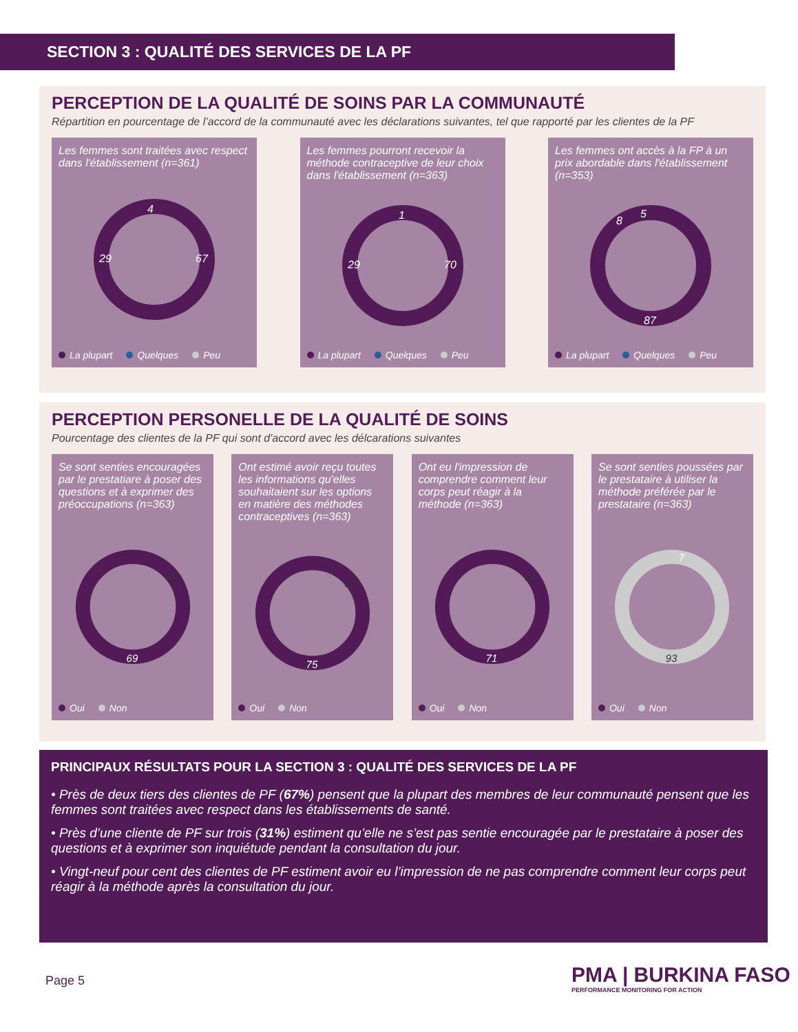SECTION 3 : QUALITÉ DES SERVICES DE LA PF
PERCEPTION DE LA QUALITÉ DE SOINS PAR LA COMMUNAUTÉ
Répartition en pourcentage de l’accord de la communauté avec les déclarations suivantes, tel que rapporté par les clientes de la PF
Les femmes sont traitées avec respect dans l'établissement (n=361)
29
67
4
La plupart Quelques Peu
Les femmes pourront recevoir la méthode contraceptive de leur choix dans l'établissement (n=363)
29
70
1
La plupart Quelques Peu
Les femmes ont accès à la FP à un prix abordable dans l'établissement (n=353)
8
5
87
La plupart Quelques Peu
PERCEPTION PERSONELLE DE LA QUALITÉ DE SOINS
Pourcentage des clientes de la PF qui sont d'accord avec les délcarations suivantes
Se sont senties encouragées par le prestatiare à poser des questions et à exprimer des préoccupations (n=363)
31
69
Oui Non
Ont estimé avoir reçu toutes les informations qu'elles souhaitaient sur les options en matière des méthodes contraceptives (n=363)
25
75
Oui Non
Ont eu l'impression de comprendre comment leur corps peut réagir à la méthode (n=363)
29
71
Oui Non
Se sont senties poussées par le prestataire à utiliser la méthode préférée par le prestataire (n=363)
7
93
Oui Non
PRINCIPAUX RÉSULTATS POUR LA SECTION 3 : QUALITÉ DES SERVICES DE LA PF
• Près de deux tiers des clientes de PF (67%) pensent que la plupart des membres de leur communauté pensent que les femmes sont traitées avec respect dans les établissements de santé.
• Près d’une cliente de PF sur trois (31%) estiment qu’elle ne s’est pas sentie encouragée par le prestataire à poser des questions et à exprimer son inquiétude pendant la consultation du jour.
• Vingt-neuf pour cent des clientes de PF estiment avoir eu l’impression de ne pas comprendre comment leur corps peut réagir à la méthode après la consultation du jour.
Page 5
PMA | BURKINA FASO
PERFORMANCE MONITORING FOR ACTION